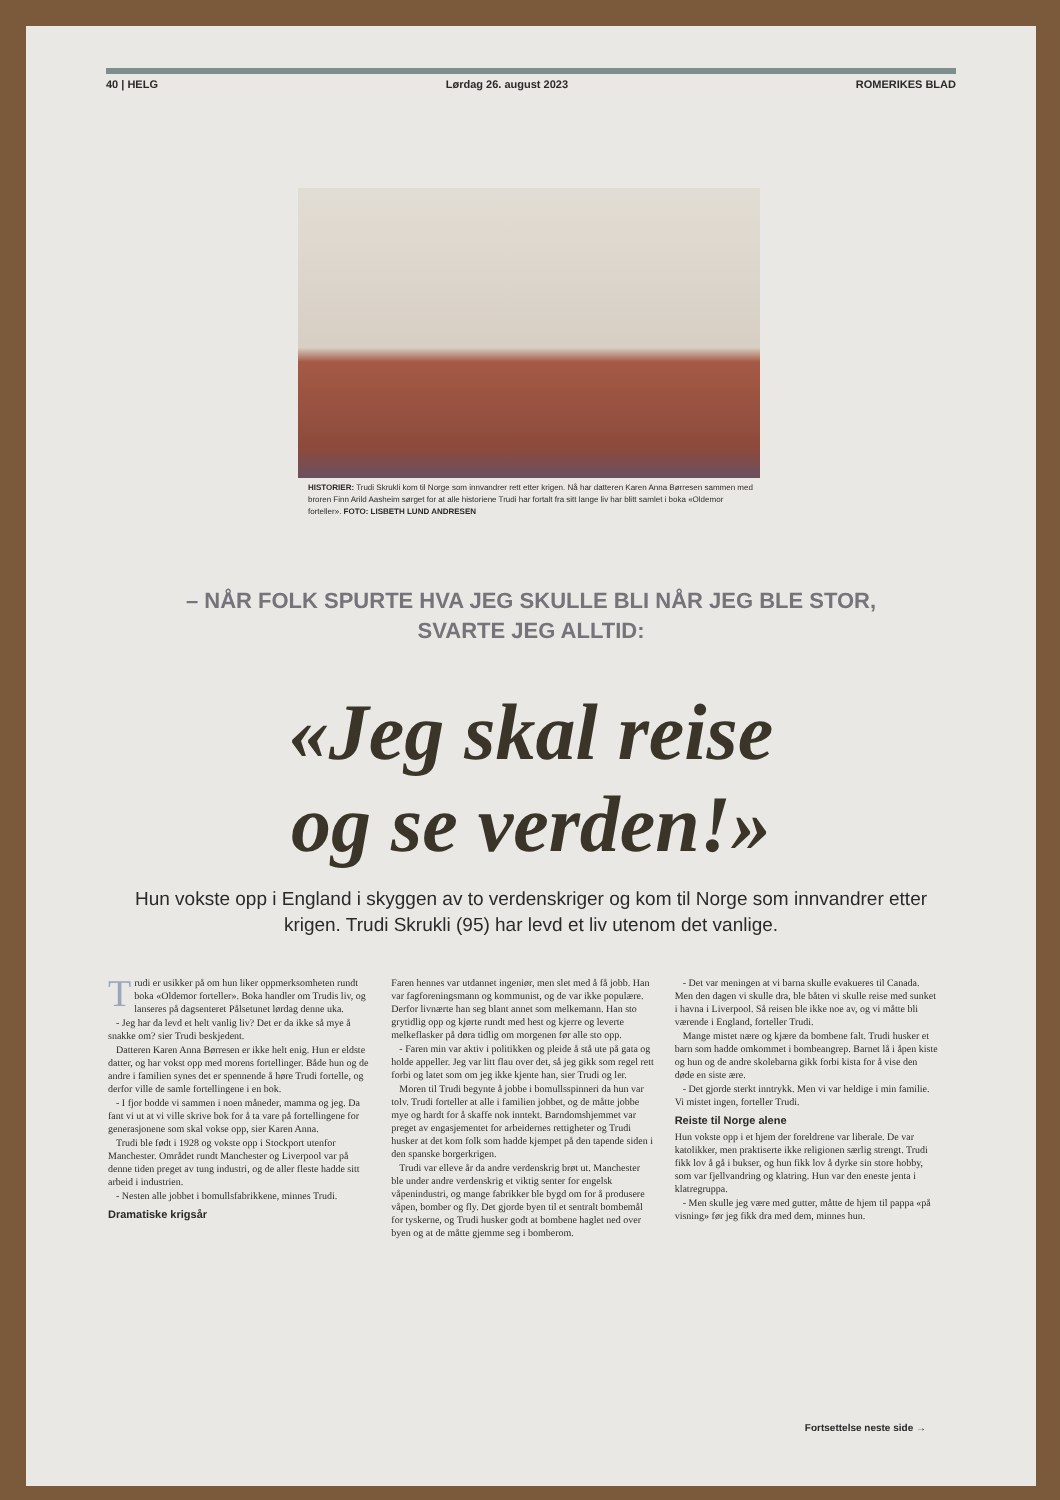40 | HELG Lørdag 26. august 2023 ROMERIKES BLAD
HISTORIER: Trudi Skrukli kom til Norge som innvandrer rett etter krigen. Nå har datteren Karen Anna Børresen sammen med broren Finn Arild Aasheim sørget for at alle historiene Trudi har fortalt fra sitt lange liv har blitt samlet i boka «Oldemor forteller». FOTO: LISBETH LUND ANDRESEN
– NÅR FOLK SPURTE HVA JEG SKULLE BLI NÅR JEG BLE STOR,
SVARTE JEG ALLTID:
«Jeg skal reise
og se verden!»
Hun vokste opp i England i skyggen av to verdenskriger og kom til Norge som innvandrer etter krigen. Trudi Skrukli (95) har levd et liv utenom det vanlige.
Trudi er usikker på om hun liker oppmerksomheten rundt boka «Oldemor forteller». Boka handler om Trudis liv, og lanseres på dagsenteret Pålsetunet lørdag denne uka.
- Jeg har da levd et helt vanlig liv? Det er da ikke så mye å snakke om? sier Trudi beskjedent.
Datteren Karen Anna Børresen er ikke helt enig. Hun er eldste datter, og har vokst opp med morens fortellinger. Både hun og de andre i familien synes det er spennende å høre Trudi fortelle, og derfor ville de samle fortellingene i en bok.
- I fjor bodde vi sammen i noen måneder, mamma og jeg. Da fant vi ut at vi ville skrive bok for å ta vare på fortellingene for generasjonene som skal vokse opp, sier Karen Anna.
Trudi ble født i 1928 og vokste opp i Stockport utenfor Manchester. Området rundt Manchester og Liverpool var på denne tiden preget av tung industri, og de aller fleste hadde sitt arbeid i industrien.
- Nesten alle jobbet i bomullsfabrikkene, minnes Trudi.
Dramatiske krigsår
Faren hennes var utdannet ingeniør, men slet med å få jobb. Han var fagforeningsmann og kommunist, og de var ikke populære. Derfor livnærte han seg blant annet som melkemann. Han sto grytidlig opp og kjørte rundt med hest og kjerre og leverte melkeflasker på døra tidlig om morgenen før alle sto opp.
- Faren min var aktiv i politikken og pleide å stå ute på gata og holde appeller. Jeg var litt flau over det, så jeg gikk som regel rett forbi og latet som om jeg ikke kjente han, sier Trudi og ler.
Moren til Trudi begynte å jobbe i bomullsspinneri da hun var tolv. Trudi forteller at alle i familien jobbet, og de måtte jobbe mye og hardt for å skaffe nok inntekt. Barndomshjemmet var preget av engasjementet for arbeidernes rettigheter og Trudi husker at det kom folk som hadde kjempet på den tapende siden i den spanske borgerkrigen.
Trudi var elleve år da andre verdenskrig brøt ut. Manchester ble under andre verdenskrig et viktig senter for engelsk våpenindustri, og mange fabrikker ble bygd om for å produsere våpen, bomber og fly. Det gjorde byen til et sentralt bombemål for tyskerne, og Trudi husker godt at bombene haglet ned over byen og at de måtte gjemme seg i bomberom.
- Det var meningen at vi barna skulle evakueres til Canada. Men den dagen vi skulle dra, ble båten vi skulle reise med sunket i havna i Liverpool. Så reisen ble ikke noe av, og vi måtte bli værende i England, forteller Trudi.
Mange mistet nære og kjære da bombene falt. Trudi husker et barn som hadde omkommet i bombeangrep. Barnet lå i åpen kiste og hun og de andre skolebarna gikk forbi kista for å vise den døde en siste ære.
- Det gjorde sterkt inntrykk. Men vi var heldige i min familie. Vi mistet ingen, forteller Trudi.
Reiste til Norge alene
Hun vokste opp i et hjem der foreldrene var liberale. De var katolikker, men praktiserte ikke religionen særlig strengt. Trudi fikk lov å gå i bukser, og hun fikk lov å dyrke sin store hobby, som var fjellvandring og klatring. Hun var den eneste jenta i klatregruppa.
- Men skulle jeg være med gutter, måtte de hjem til pappa «på visning» før jeg fikk dra med dem, minnes hun.
Fortsettelse neste side →